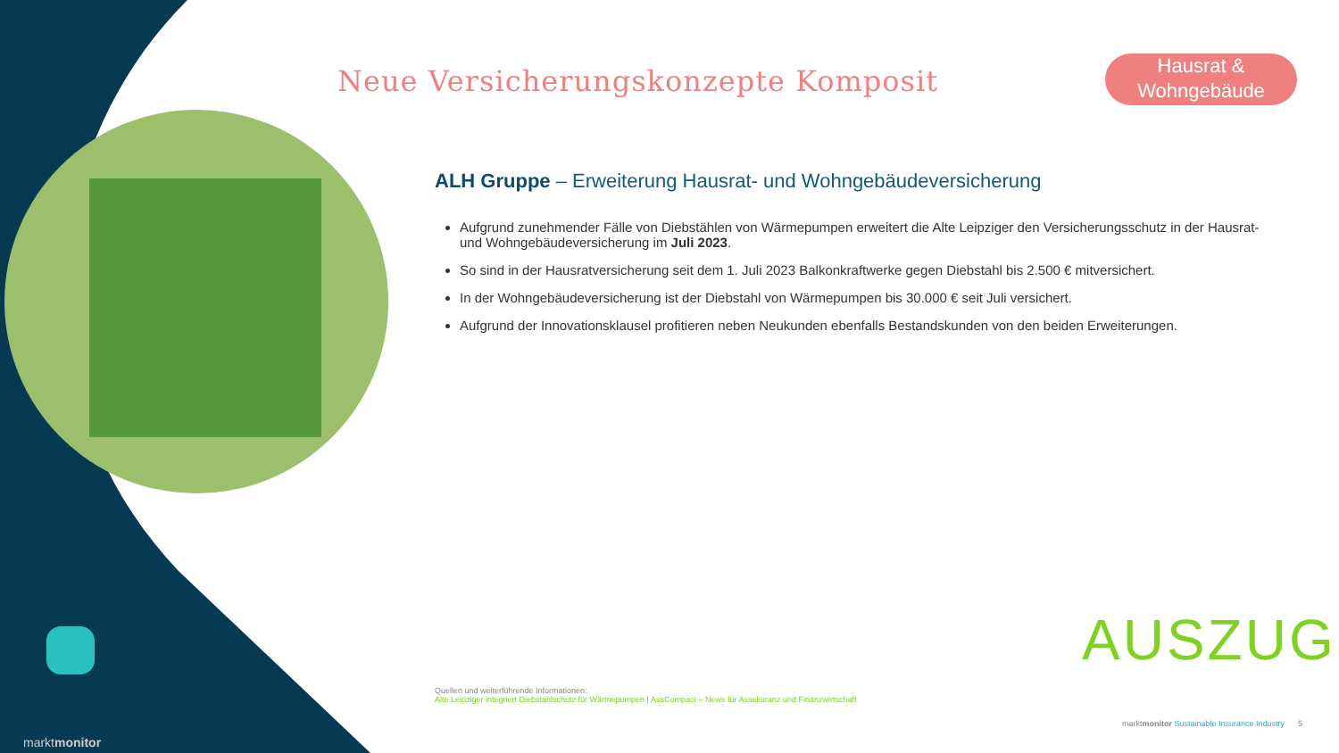Neue Versicherungskonzepte Komposit
Hausrat &
Wohngebäude
ALH Gruppe – Erweiterung Hausrat- und Wohngebäudeversicherung
Aufgrund zunehmender Fälle von Diebstählen von Wärmepumpen erweitert die Alte Leipziger den Versicherungsschutz in der Hausrat- und Wohngebäudeversicherung im Juli 2023.
So sind in der Hausratversicherung seit dem 1. Juli 2023 Balkonkraftwerke gegen Diebstahl bis 2.500 € mitversichert.
In der Wohngebäudeversicherung ist der Diebstahl von Wärmepumpen bis 30.000 € seit Juli versichert.
Aufgrund der Innovationsklausel profitieren neben Neukunden ebenfalls Bestandskunden von den beiden Erweiterungen.
AUSZUG
Quellen und weiterführende Informationen:
Alte Leipziger integriert Diebstahlschutz für Wärmepumpen | AssCompact – News für Assekuranz und Finanzwirtschaft
marktmonitor
marktmonitor Sustainable Insurance Industry 5